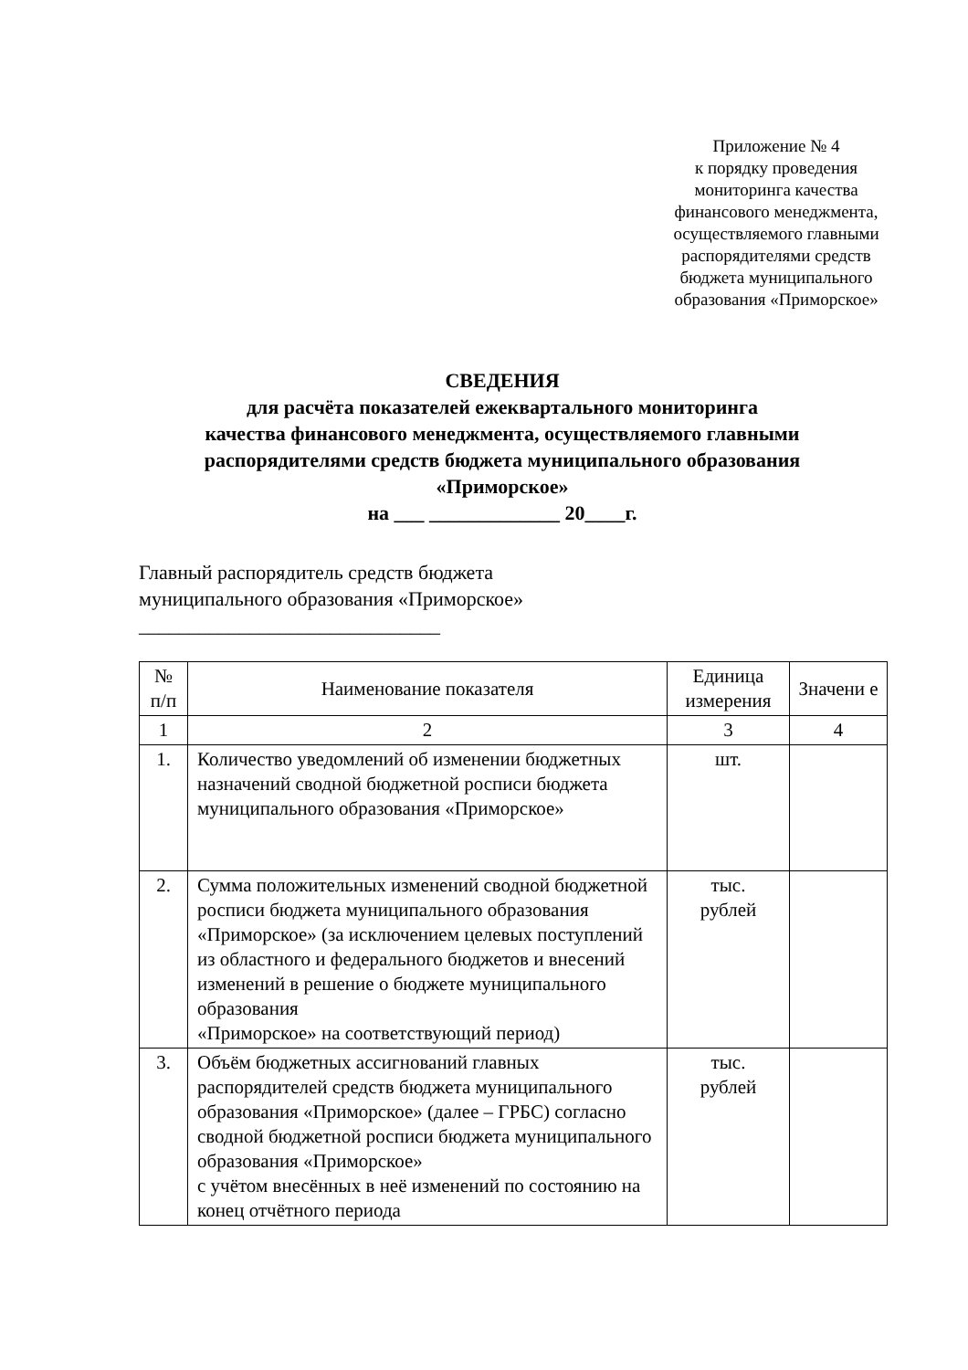Приложение № 4
к порядку проведения
мониторинга качества
финансового менеджмента,
осуществляемого главными
распорядителями средств
бюджета муниципального
образования «Приморское»
СВЕДЕНИЯ
для расчёта показателей ежеквартального мониторинга
качества финансового менеджмента, осуществляемого главными
распорядителями средств бюджета муниципального образования
«Приморское»
на ___ _____________ 20____г.
Главный распорядитель средств бюджета
муниципального образования «Приморское»
______________________________
| № п/п | Наименование показателя | Единица измерения | Значени е |
| --- | --- | --- | --- |
| 1 | 2 | 3 | 4 |
| 1. | Количество уведомлений об изменении бюджетных назначений сводной бюджетной росписи бюджета муниципального образования «Приморское» | шт. | |
| 2. | Сумма положительных изменений сводной бюджетной росписи бюджета муниципального образования «Приморское» (за исключением целевых поступлений из областного и федерального бюджетов и внесений изменений в решение о бюджете муниципального образования «Приморское» на соответствующий период) | тыс. рублей | |
| 3. | Объём бюджетных ассигнований главных распорядителей средств бюджета муниципального образования «Приморское» (далее – ГРБС) согласно сводной бюджетной росписи бюджета муниципального образования «Приморское» с учётом внесённых в неё изменений по состоянию на конец отчётного периода | тыс. рублей | |